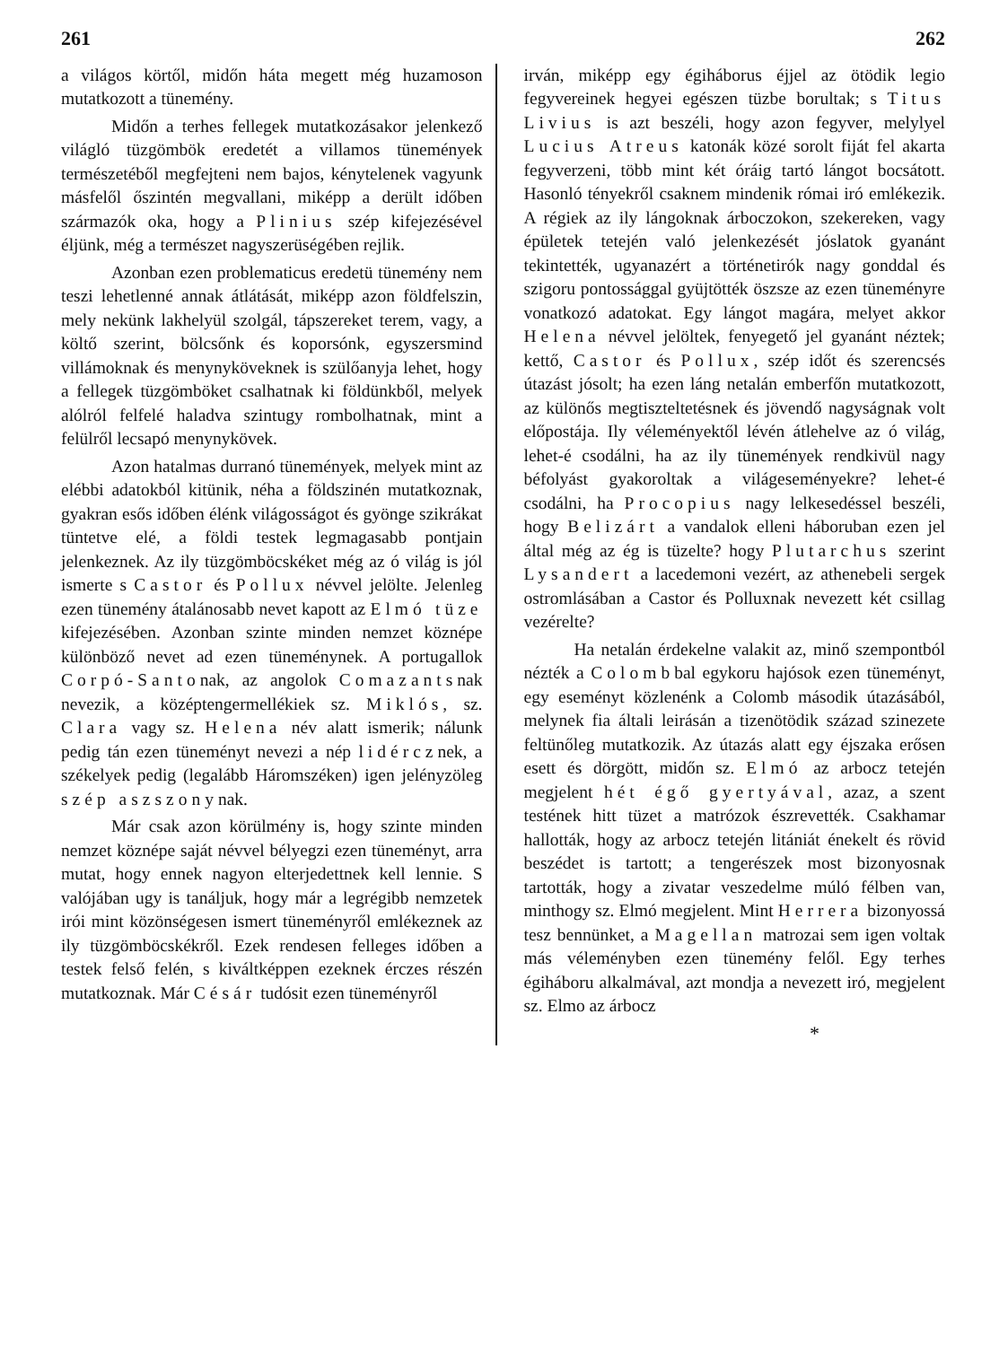261 262
a világos körtől, midőn háta megett még huzamoson mutatkozott a tünemény.
Midőn a terhes fellegek mutatkozásakor jelenkező világló tüzgömbök eredetét a villamos tünemények természetéből megfejteni nem bajos, kénytelenek vagyunk másfelől őszintén megvallani, miképp a derült időben származók oka, hogy a Plinius szép kifejezésével éljünk, még a természet nagyszerüségében rejlik.
Azonban ezen problematicus eredetü tünemény nem teszi lehetlenné annak átlátását, miképp azon földfelszin, mely nekünk lakhelyül szolgál, tápszereket terem, vagy, a költő szerint, bölcsőnk és koporsónk, egyszersmind villámoknak és menynyköveknek is szülőanyja lehet, hogy a fellegek tüzgömböket csalhatnak ki földünkből, melyek alólról felfelé haladva szintugy rombolhatnak, mint a felülről lecsapó menynykövek.
Azon hatalmas durranó tünemények, melyek mint az elébbi adatokból kitünik, néha a földszinén mutatkoznak, gyakran esős időben élénk világosságot és gyönge szikrákat tüntetve elé, a földi testek legmagasabb pontjain jelenkeznek. Az ily tüzgömböcskéket még az ó világ is jól ismerte s Castor és Pollux névvel jelölte. Jelenleg ezen tünemény átalánosabb nevet kapott az Elmó tüze kifejezésében. Azonban szinte minden nemzet köznépe különböző nevet ad ezen tüneménynek. A portugallok Corpó-Santonak, az angolok Comazantsnak nevezik, a középtengermellékiek sz. Miklós, sz. Clara vagy sz. Helena név alatt ismerik; nálunk pedig tán ezen tüneményt nevezi a nép lidércznek, a székelyek pedig (legalább Háromszéken) igen jelényzöleg szép aszszonynak.
Már csak azon körülmény is, hogy szinte minden nemzet köznépe saját névvel bélyegzi ezen tüneményt, arra mutat, hogy ennek nagyon elterjedettnek kell lennie. S valójában ugy is tanáljuk, hogy már a legrégibb nemzetek irói mint közönségesen ismert tüneményről emlékeznek az ily tüzgömböcskékről. Ezek rendesen felleges időben a testek felső felén, s kiváltképpen ezeknek érczes részén mutatkoznak. Már Césár tudósit ezen tüneményről
irván, miképp egy égiháborus éjjel az ötödik legio fegyvereinek hegyei egészen tüzbe borultak; s Titus Livius is azt beszéli, hogy azon fegyver, melylyel Lucius Atreus katonák közé sorolt fiját fel akarta fegyverzeni, több mint két óráig tartó lángot bocsátott. Hasonló tényekről csaknem mindenik római iró emlékezik. A régiek az ily lángoknak árbocz­okon, szekereken, vagy épületek tetején való jelenkezését jóslatok gyanánt tekintették, ugyanazért a történetirók nagy gonddal és szigoru pontossággal gyüjtötték öszsze az ezen tüneményre vonatkozó adatokat. Egy lángot magára, melyet akkor Helena névvel jelöltek, fenyegető jel gyanánt néztek; kettő, Castor és Pollux, szép időt és szerencsés útazást jósolt; ha ezen láng netalán emberfőn mutatkozott, az különős megtiszteltetésnek és jövendő nagyságnak volt előpostája. Ily véleményektől lévén átlehelve az ó világ, lehet-é csodálni, ha az ily tünemények rendkivül nagy béfolyást gyakoroltak a világeseményekre? lehet-é csodálni, ha Procopius nagy lelkesedéssel beszéli, hogy Belizárt a vandalok elleni háboruban ezen jel által még az ég is tüzelte? hogy Plutarchus szerint Lysandert a lacedemoni vezért, az athenebeli sergek ostromlásában a Castor és Polluxnak nevezett két csillag vezérelte?
Ha netalán érdekelne valakit az, minő szempontból nézték a Colombbal egykoru hajósok ezen tüneményt, egy eseményt közlenénk a Colomb második útazásából, melynek fia általi leirásán a tizenötödik század szinezete feltünőleg mutatkozik. Az útazás alatt egy éjszaka erősen esett és dörgött, midőn sz. Elmó az arbocz tetején megjelent hét égő gyertyával, azaz, a szent testének hitt tüzet a matrózok észrevették. Csakhamar hallották, hogy az arbocz tetején litániát énekelt és rövid beszédet is tartott; a tengerészek most bizonyosnak tartották, hogy a zivatar veszedelme múló félben van, minthogy sz. Elmó megjelent. Mint Herrera bizonyossá tesz bennünket, a Magellan matrozai sem igen voltak más véleményben ezen tünemény felől. Egy terhes égiháboru alkalmával, azt mondja a nevezett iró, megjelent sz. Elmo az árbocz
*